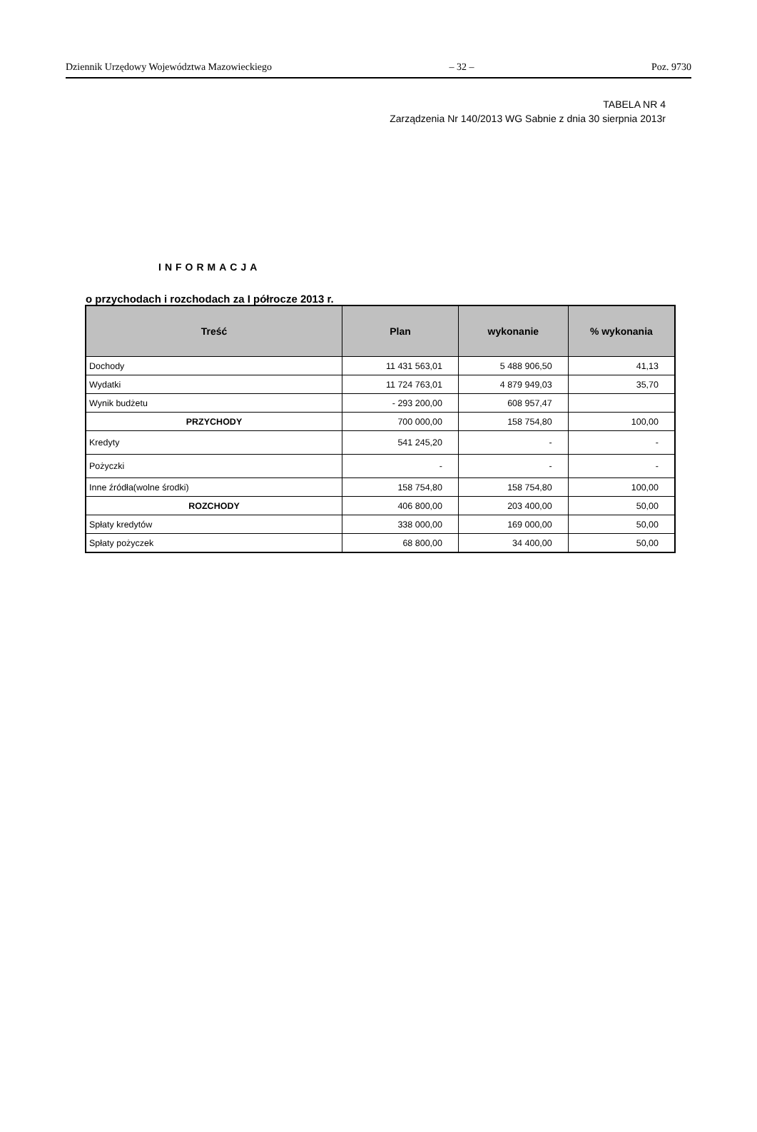Dziennik Urzędowy Województwa Mazowieckiego – 32 – Poz. 9730
TABELA NR 4
Zarządzenia Nr 140/2013 WG Sabnie z dnia 30 sierpnia 2013r
INFORMACJA
o przychodach i rozchodach za I półrocze 2013 r.
| Treść | Plan | wykonanie | % wykonania |
| --- | --- | --- | --- |
| Dochody | 11 431 563,01 | 5 488 906,50 | 41,13 |
| Wydatki | 11 724 763,01 | 4 879 949,03 | 35,70 |
| Wynik budżetu | - 293 200,00 | 608 957,47 | |
| PRZYCHODY | 700 000,00 | 158 754,80 | 100,00 |
| Kredyty | 541 245,20 | - | - |
| Pożyczki | - | - | - |
| Inne źródła(wolne środki) | 158 754,80 | 158 754,80 | 100,00 |
| ROZCHODY | 406 800,00 | 203 400,00 | 50,00 |
| Spłaty kredytów | 338 000,00 | 169 000,00 | 50,00 |
| Spłaty pożyczek | 68 800,00 | 34 400,00 | 50,00 |